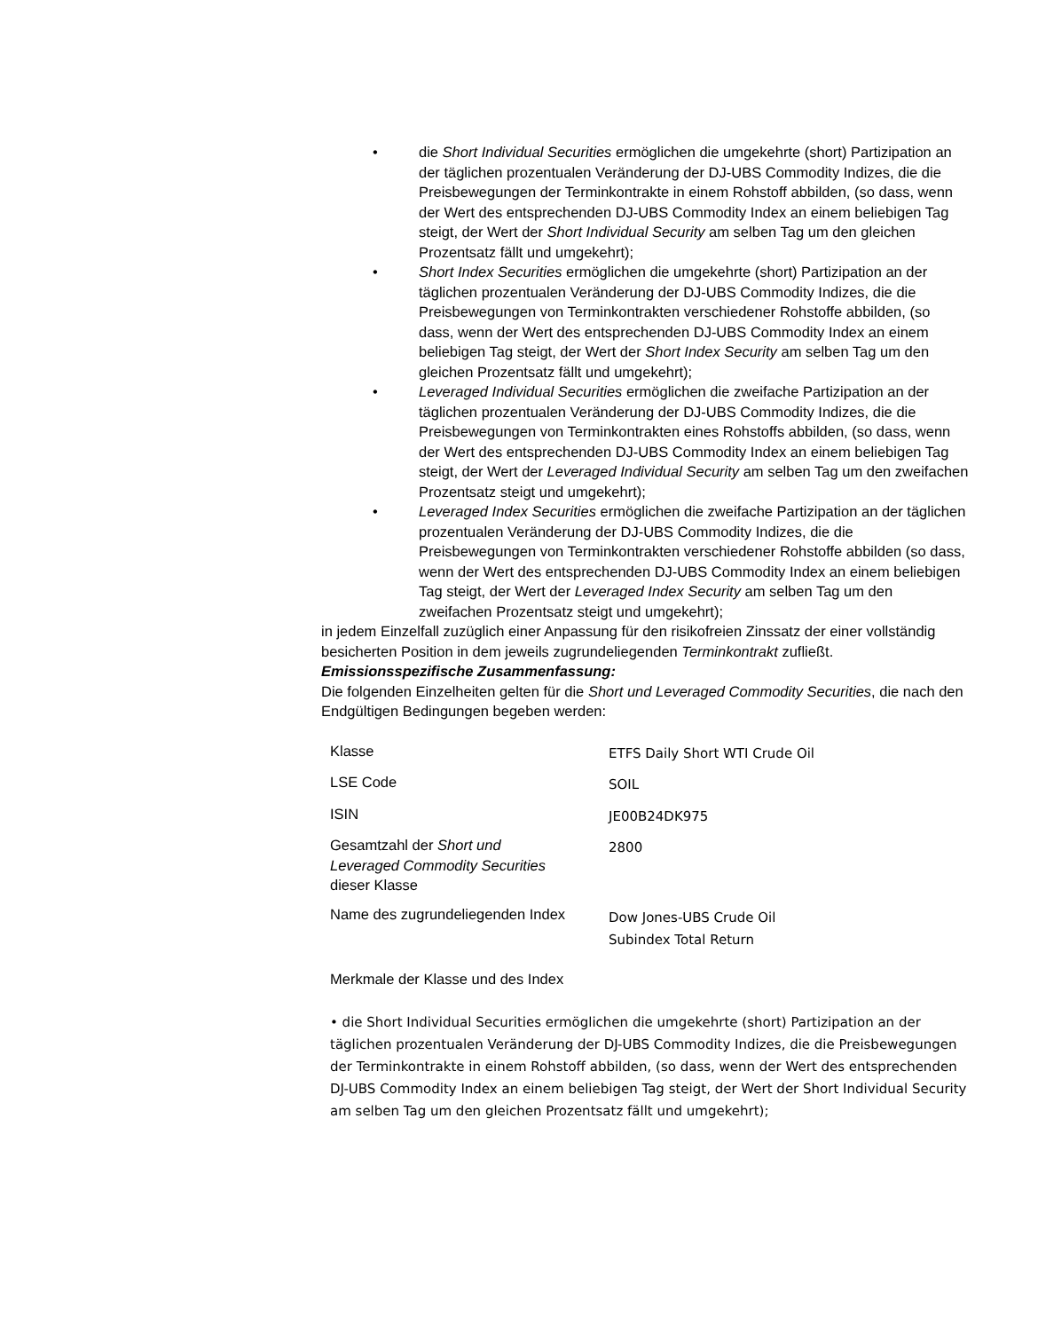• die Short Individual Securities ermöglichen die umgekehrte (short) Partizipation an der täglichen prozentualen Veränderung der DJ-UBS Commodity Indizes, die die Preisbewegungen der Terminkontrakte in einem Rohstoff abbilden, (so dass, wenn der Wert des entsprechenden DJ-UBS Commodity Index an einem beliebigen Tag steigt, der Wert der Short Individual Security am selben Tag um den gleichen Prozentsatz fällt und umgekehrt);
• Short Index Securities ermöglichen die umgekehrte (short) Partizipation an der täglichen prozentualen Veränderung der DJ-UBS Commodity Indizes, die die Preisbewegungen von Terminkontrakten verschiedener Rohstoffe abbilden, (so dass, wenn der Wert des entsprechenden DJ-UBS Commodity Index an einem beliebigen Tag steigt, der Wert der Short Index Security am selben Tag um den gleichen Prozentsatz fällt und umgekehrt);
• Leveraged Individual Securities ermöglichen die zweifache Partizipation an der täglichen prozentualen Veränderung der DJ-UBS Commodity Indizes, die die Preisbewegungen von Terminkontrakten eines Rohstoffs abbilden, (so dass, wenn der Wert des entsprechenden DJ-UBS Commodity Index an einem beliebigen Tag steigt, der Wert der Leveraged Individual Security am selben Tag um den zweifachen Prozentsatz steigt und umgekehrt);
• Leveraged Index Securities ermöglichen die zweifache Partizipation an der täglichen prozentualen Veränderung der DJ-UBS Commodity Indizes, die die Preisbewegungen von Terminkontrakten verschiedener Rohstoffe abbilden (so dass, wenn der Wert des entsprechenden DJ-UBS Commodity Index an einem beliebigen Tag steigt, der Wert der Leveraged Index Security am selben Tag um den zweifachen Prozentsatz steigt und umgekehrt);
in jedem Einzelfall zuzüglich einer Anpassung für den risikofreien Zinssatz der einer vollständig besicherten Position in dem jeweils zugrundeliegenden Terminkontrakt zufließt.
Emissionsspezifische Zusammenfassung:
Die folgenden Einzelheiten gelten für die Short und Leveraged Commodity Securities, die nach den Endgültigen Bedingungen begeben werden:
| Klasse | ETFS Daily Short WTI Crude Oil |
| LSE Code | SOIL |
| ISIN | JE00B24DK975 |
| Gesamtzahl der Short und Leveraged Commodity Securities dieser Klasse | 2800 |
| Name des zugrundeliegenden Index | Dow Jones-UBS Crude Oil Subindex Total Return |
Merkmale der Klasse und des Index
• die Short Individual Securities ermöglichen die umgekehrte (short) Partizipation an der täglichen prozentualen Veränderung der DJ-UBS Commodity Indizes, die die Preisbewegungen der Terminkontrakte in einem Rohstoff abbilden, (so dass, wenn der Wert des entsprechenden DJ-UBS Commodity Index an einem beliebigen Tag steigt, der Wert der Short Individual Security am selben Tag um den gleichen Prozentsatz fällt und umgekehrt);